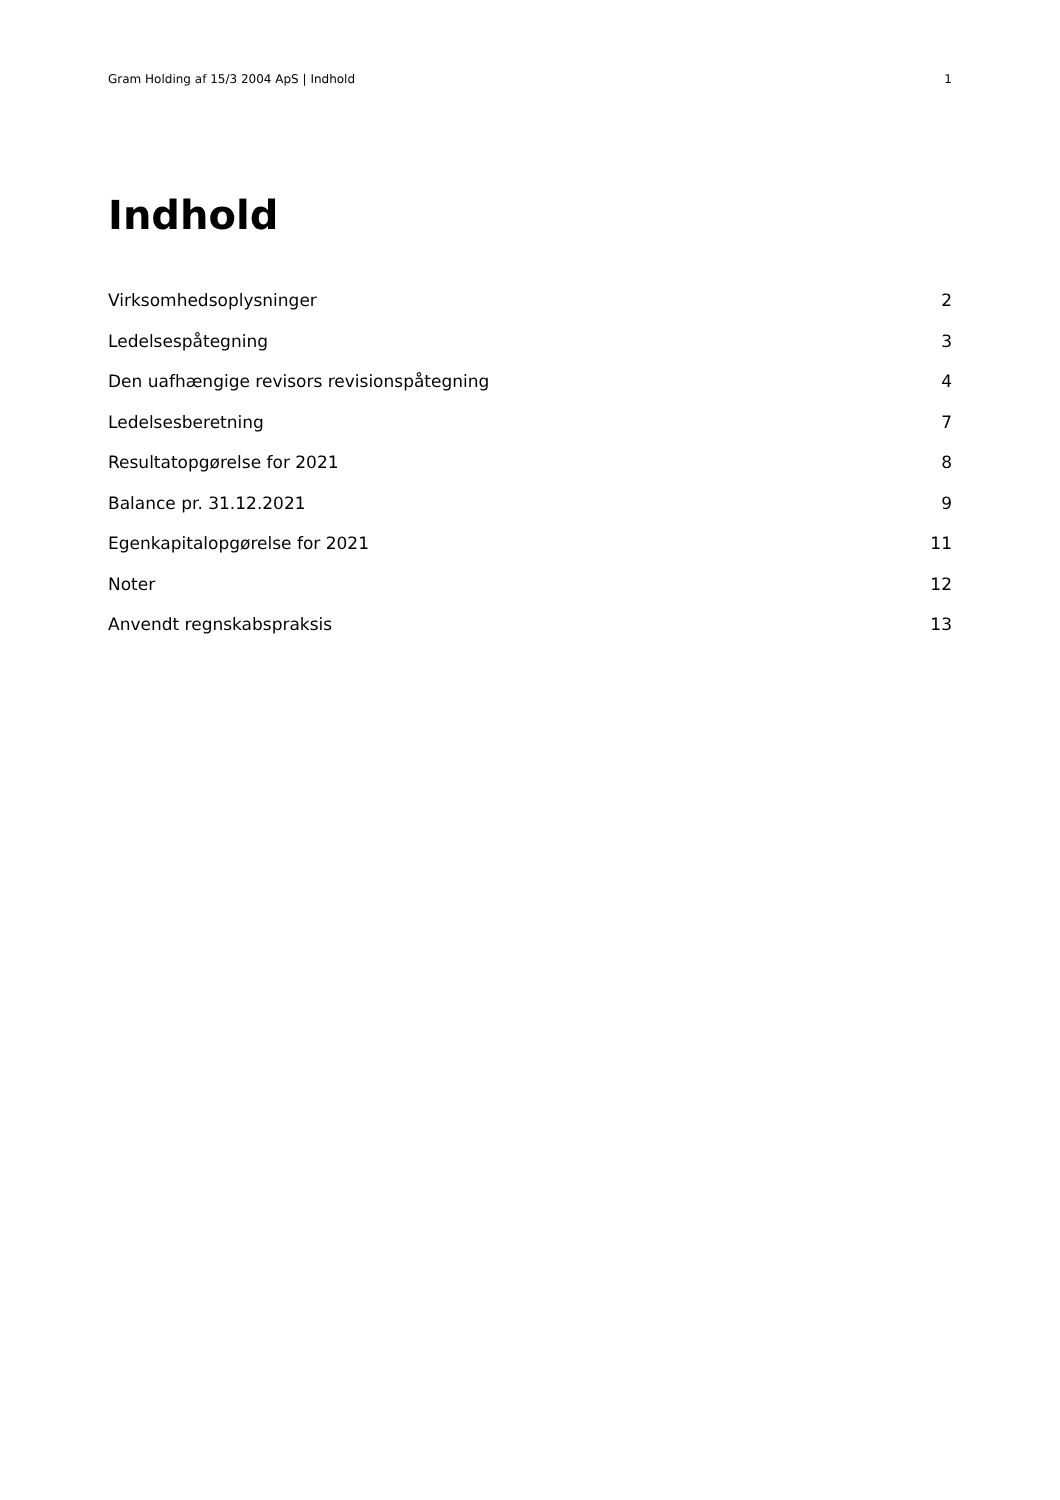Gram Holding af 15/3 2004 ApS | Indhold 1
Indhold
Virksomhedsoplysninger 2
Ledelsespåtegning 3
Den uafhængige revisors revisionspåtegning 4
Ledelsesberetning 7
Resultatopgørelse for 2021 8
Balance pr. 31.12.2021 9
Egenkapitalopgørelse for 2021 11
Noter 12
Anvendt regnskabspraksis 13